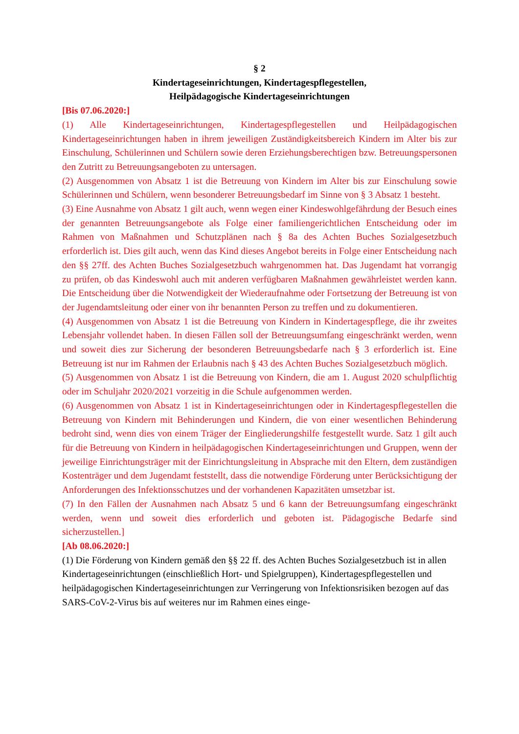§ 2
Kindertageseinrichtungen, Kindertagespflegestellen,
Heilpädagogische Kindertageseinrichtungen
[Bis 07.06.2020:]
(1) Alle Kindertageseinrichtungen, Kindertagespflegestellen und Heilpädagogischen Kindertageseinrichtungen haben in ihrem jeweiligen Zuständigkeitsbereich Kindern im Alter bis zur Einschulung, Schülerinnen und Schülern sowie deren Erziehungsberechtigen bzw. Betreuungspersonen den Zutritt zu Betreuungsangeboten zu untersagen.
(2) Ausgenommen von Absatz 1 ist die Betreuung von Kindern im Alter bis zur Einschulung sowie Schülerinnen und Schülern, wenn besonderer Betreuungsbedarf im Sinne von § 3 Absatz 1 besteht.
(3) Eine Ausnahme von Absatz 1 gilt auch, wenn wegen einer Kindeswohlgefährdung der Besuch eines der genannten Betreuungsangebote als Folge einer familiengerichtlichen Entscheidung oder im Rahmen von Maßnahmen und Schutzplänen nach § 8a des Achten Buches Sozialgesetzbuch erforderlich ist. Dies gilt auch, wenn das Kind dieses Angebot bereits in Folge einer Entscheidung nach den §§ 27ff. des Achten Buches Sozialgesetzbuch wahrgenommen hat. Das Jugendamt hat vorrangig zu prüfen, ob das Kindeswohl auch mit anderen verfügbaren Maßnahmen gewährleistet werden kann. Die Entscheidung über die Notwendigkeit der Wiederaufnahme oder Fortsetzung der Betreuung ist von der Jugendamtsleitung oder einer von ihr benannten Person zu treffen und zu dokumentieren.
(4) Ausgenommen von Absatz 1 ist die Betreuung von Kindern in Kindertagespflege, die ihr zweites Lebensjahr vollendet haben. In diesen Fällen soll der Betreuungsumfang eingeschränkt werden, wenn und soweit dies zur Sicherung der besonderen Betreuungsbedarfe nach § 3 erforderlich ist. Eine Betreuung ist nur im Rahmen der Erlaubnis nach § 43 des Achten Buches Sozialgesetzbuch möglich.
(5) Ausgenommen von Absatz 1 ist die Betreuung von Kindern, die am 1. August 2020 schulpflichtig oder im Schuljahr 2020/2021 vorzeitig in die Schule aufgenommen werden.
(6) Ausgenommen von Absatz 1 ist in Kindertageseinrichtungen oder in Kindertagespflegestellen die Betreuung von Kindern mit Behinderungen und Kindern, die von einer wesentlichen Behinderung bedroht sind, wenn dies von einem Träger der Eingliederungshilfe festgestellt wurde. Satz 1 gilt auch für die Betreuung von Kindern in heilpädagogischen Kindertageseinrichtungen und Gruppen, wenn der jeweilige Einrichtungsträger mit der Einrichtungsleitung in Absprache mit den Eltern, dem zuständigen Kostenträger und dem Jugendamt feststellt, dass die notwendige Förderung unter Berücksichtigung der Anforderungen des Infektionsschutzes und der vorhandenen Kapazitäten umsetzbar ist.
(7) In den Fällen der Ausnahmen nach Absatz 5 und 6 kann der Betreuungsumfang eingeschränkt werden, wenn und soweit dies erforderlich und geboten ist. Pädagogische Bedarfe sind sicherzustellen.]
[Ab 08.06.2020:]
(1) Die Förderung von Kindern gemäß den §§ 22 ff. des Achten Buches Sozialgesetzbuch ist in allen Kindertageseinrichtungen (einschließlich Hort- und Spielgruppen), Kindertagespflegestellen und heilpädagogischen Kindertageseinrichtungen zur Verringerung von Infektionsrisiken bezogen auf das SARS-CoV-2-Virus bis auf weiteres nur im Rahmen eines einge-